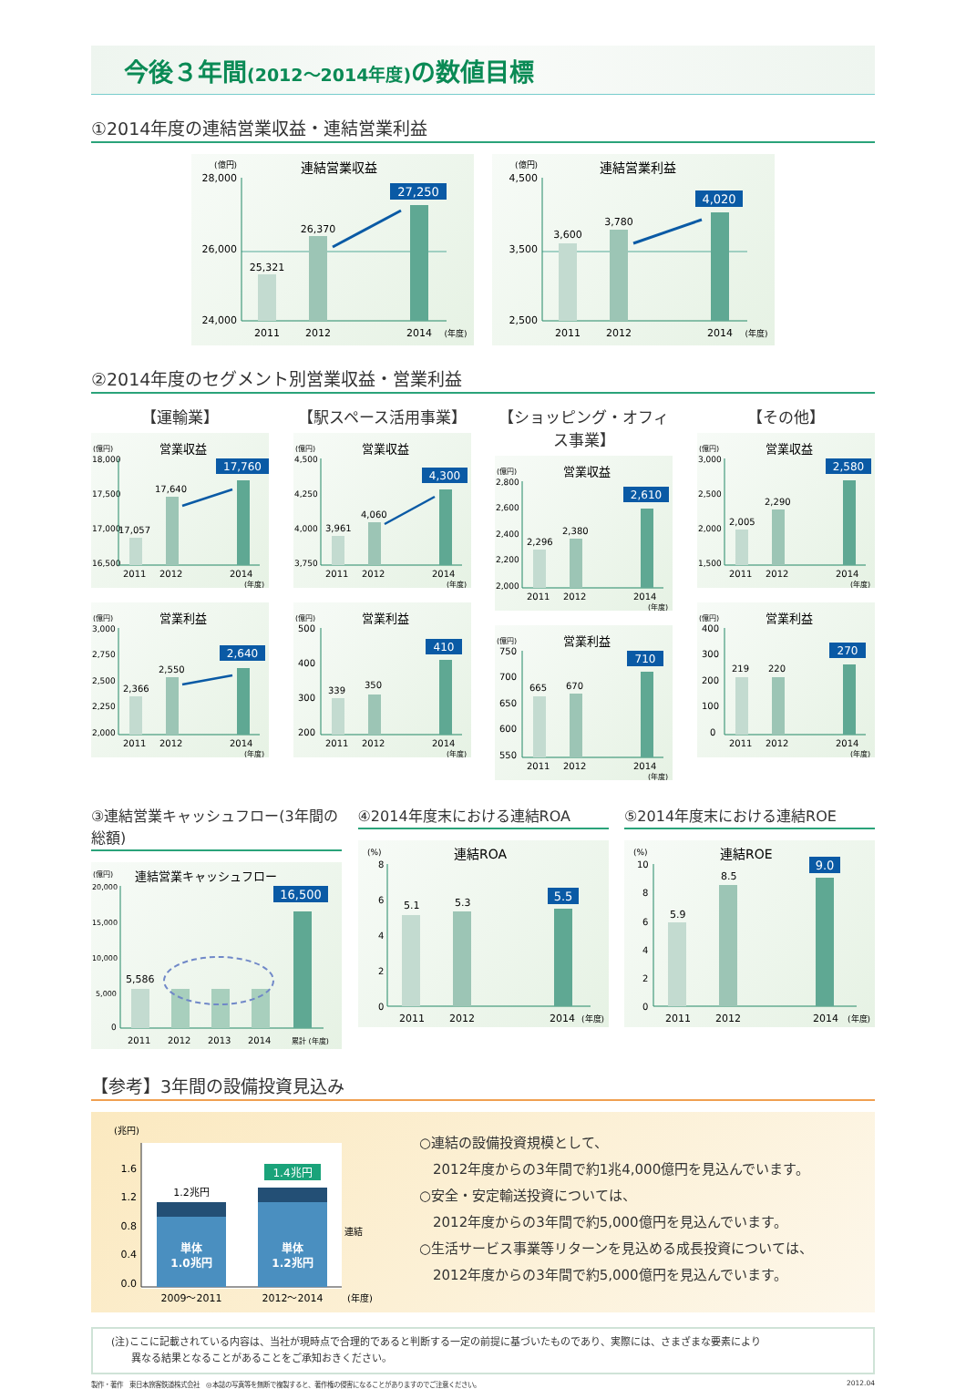今後３年間(2012〜2014年度) の数値目標
①2014年度の連結営業収益・連結営業利益
(億円)
連結営業収益
28,000
26,000
24,000
25,321
26,370
27,250
2011
2012
2014
(年度)
(億円)
連結営業利益
4,500
3,500
2,500
3,600
3,780
4,020
2011
2012
2014
(年度)
②2014年度のセグメント別営業収益・営業利益
【運輸業】
(億円)
営業収益
18,000
17,500
17,000
16,500
17,057
17,640
17,760
2011
2012
2014
(年度)
(億円)
営業利益
3,000
2,750
2,500
2,250
2,000
2,366
2,550
2,640
2011
2012
2014
(年度)
【駅スペース活用事業】
(億円)
営業収益
4,500
4,250
4,000
3,750
3,961
4,060
4,300
2011
2012
2014
(年度)
(億円)
営業利益
500
400
300
200
339
350
410
2011
2012
2014
(年度)
【ショッピング・オフィス事業】
(億円)
営業収益
2,800
2,600
2,400
2,200
2,000
2,296
2,380
2,610
2011
2012
2014
(年度)
(億円)
営業利益
750
700
650
600
550
665
670
710
2011
2012
2014
(年度)
【その他】
(億円)
営業収益
3,000
2,500
2,000
1,500
2,005
2,290
2,580
2011
2012
2014
(年度)
(億円)
営業利益
400
300
200
100
0
219
220
270
2011
2012
2014
(年度)
③連結営業キャッシュフロー(3年間の総額)
(億円)
連結営業キャッシュフロー
20,000
15,000
10,000
5,000
0
5,586
16,500
2011
2012
2013
2014
累計 (年度)
④2014年度末における連結ROA
(%)
連結ROA
8
6
4
2
0
5.1
5.3
5.5
2011
2012
2014
(年度)
⑤2014年度末における連結ROE
(%)
連結ROE
10
8
6
4
2
0
5.9
8.5
9.0
2011
2012
2014
(年度)
【参考】3年間の設備投資見込み
(兆円)
1.6
1.2
0.8
0.4
0.0
単体
1.0兆円
単体
1.2兆円
1.2兆円
1.4兆円
連結
2009〜2011
2012〜2014
(年度)
○連結の設備投資規模として、
　2012年度からの3年間で約1兆4,000億円を見込んでいます。
○安全・安定輸送投資については、
　2012年度からの3年間で約5,000億円を見込んでいます。
○生活サービス事業等リターンを見込める成長投資については、
　2012年度からの3年間で約5,000億円を見込んでいます。
(注)ここに記載されている内容は、当社が現時点で合理的であると判断する一定の前提に基づいたものであり、実際には、さまざまな要素により
　　異なる結果となることがあることをご承知おきください。
製作・著作　東日本旅客鉄道株式会社　◎本誌の写真等を無断で複製すると、著作権の侵害になることがありますのでご注意ください。 2012.04